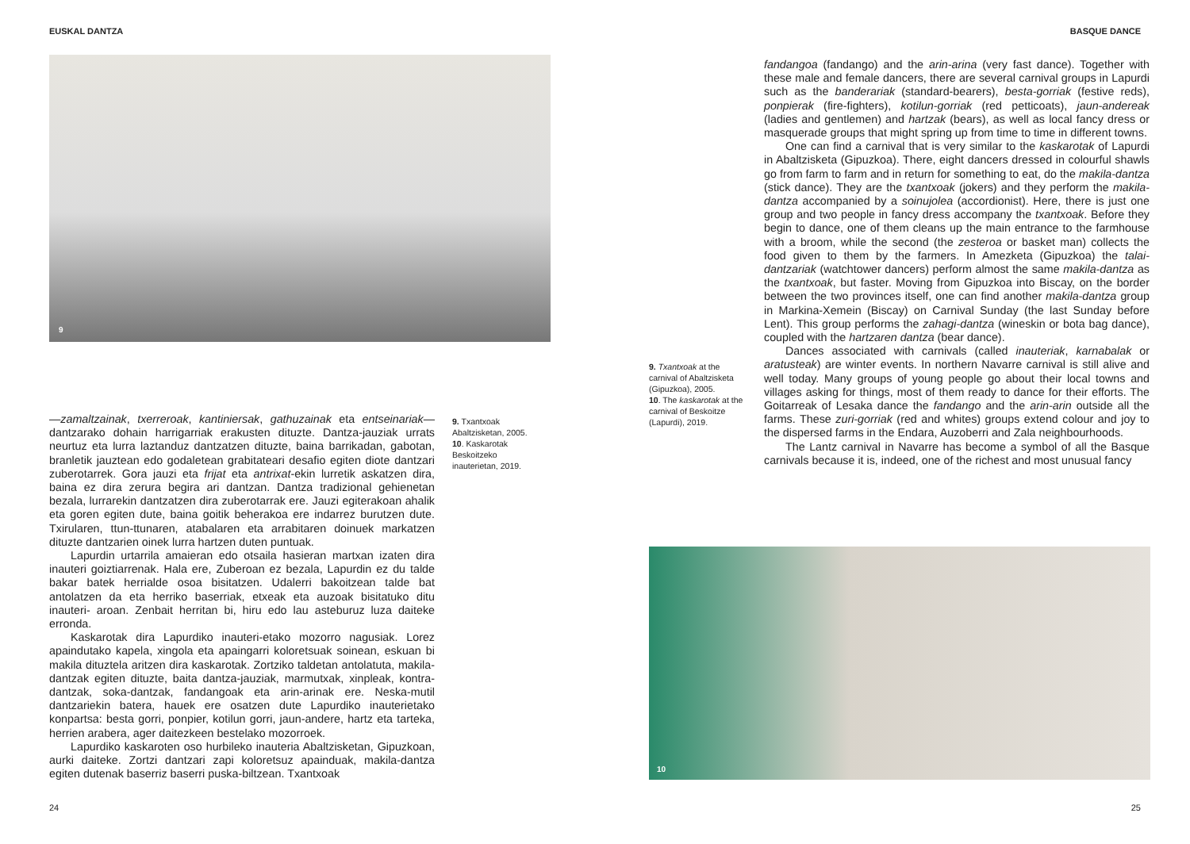EUSKAL DANTZA
9
—zamaltzainak, txerreroak, kantiniersak, gathuzainak eta entseinariak— dantzarako dohain harrigarriak erakusten dituzte. Dantza-jauziak urrats neurtuz eta lurra laztanduz dantzatzen dituzte, baina barrikadan, gabotan, branletik jauztean edo godaletean grabitateari desafio egiten diote dantzari zuberotarrek. Gora jauzi eta frijat eta antrixat-ekin lurretik askatzen dira, baina ez dira zerura begira ari dantzan. Dantza tradizional gehienetan bezala, lurrarekin dantzatzen dira zuberotarrak ere. Jauzi egiterakoan ahalik eta goren egiten dute, baina goitik beherakoa ere indarrez burutzen dute. Txirularen, ttun-ttunaren, atabalaren eta arrabitaren doinuek markatzen dituzte dantzarien oinek lurra hartzen duten puntuak.
Lapurdin urtarrila amaieran edo otsaila hasieran martxan izaten dira inauteri goiztiarrenak. Hala ere, Zuberoan ez bezala, Lapurdin ez du talde bakar batek herrialde osoa bisitatzen. Udalerri bakoitzean talde bat antolatzen da eta herriko baserriak, etxeak eta auzoak bisitatuko ditu inauteri- aroan. Zenbait herritan bi, hiru edo lau asteburuz luza daiteke erronda.
Kaskarotak dira Lapurdiko inauteri-etako mozorro nagusiak. Lorez apaindutako kapela, xingola eta apaingarri koloretsuak soinean, eskuan bi makila dituztela aritzen dira kaskarotak. Zortziko taldetan antolatuta, makila-dantzak egiten dituzte, baita dantza-jauziak, marmutxak, xinpleak, kontra-dantzak, soka-dantzak, fandangoak eta arin-arinak ere. Neska-mutil dantzariekin batera, hauek ere osatzen dute Lapurdiko inauterietako konpartsa: besta gorri, ponpier, kotilun gorri, jaun-andere, hartz eta tarteka, herrien arabera, ager daitezkeen bestelako mozorroek.
Lapurdiko kaskaroten oso hurbileko inauteria Abaltzisketan, Gipuzkoan, aurki daiteke. Zortzi dantzari zapi koloretsuz apainduak, makila-dantza egiten dutenak baserriz baserri puska-biltzean. Txantxoak
9. Txantxoak Abaltzisketan, 2005.
10. Kaskarotak Beskoitzeko inauterietan, 2019.
24
BASQUE DANCE
fandangoa (fandango) and the arin-arina (very fast dance). Together with these male and female dancers, there are several carnival groups in Lapurdi such as the banderariak (standard-bearers), besta-gorriak (festive reds), ponpierak (fire-fighters), kotilun-gorriak (red petticoats), jaun-andereak (ladies and gentlemen) and hartzak (bears), as well as local fancy dress or masquerade groups that might spring up from time to time in different towns.
One can find a carnival that is very similar to the kaskarotak of Lapurdi in Abaltzisketa (Gipuzkoa). There, eight dancers dressed in colourful shawls go from farm to farm and in return for something to eat, do the makila-dantza (stick dance). They are the txantxoak (jokers) and they perform the makila-dantza accompanied by a soinujolea (accordionist). Here, there is just one group and two people in fancy dress accompany the txantxoak. Before they begin to dance, one of them cleans up the main entrance to the farmhouse with a broom, while the second (the zesteroa or basket man) collects the food given to them by the farmers. In Amezketa (Gipuzkoa) the talai-dantzariak (watchtower dancers) perform almost the same makila-dantza as the txantxoak, but faster. Moving from Gipuzkoa into Biscay, on the border between the two provinces itself, one can find another makila-dantza group in Markina-Xemein (Biscay) on Carnival Sunday (the last Sunday before Lent). This group performs the zahagi-dantza (wineskin or bota bag dance), coupled with the hartzaren dantza (bear dance).
Dances associated with carnivals (called inauteriak, karnabalak or aratusteak) are winter events. In northern Navarre carnival is still alive and well today. Many groups of young people go about their local towns and villages asking for things, most of them ready to dance for their efforts. The Goitarreak of Lesaka dance the fandango and the arin-arin outside all the farms. These zuri-gorriak (red and whites) groups extend colour and joy to the dispersed farms in the Endara, Auzoberri and Zala neighbourhoods.
The Lantz carnival in Navarre has become a symbol of all the Basque carnivals because it is, indeed, one of the richest and most unusual fancy
9. Txantxoak at the carnival of Abaltzisketa (Gipuzkoa), 2005.
10. The kaskarotak at the carnival of Beskoitze (Lapurdi), 2019.
10
25